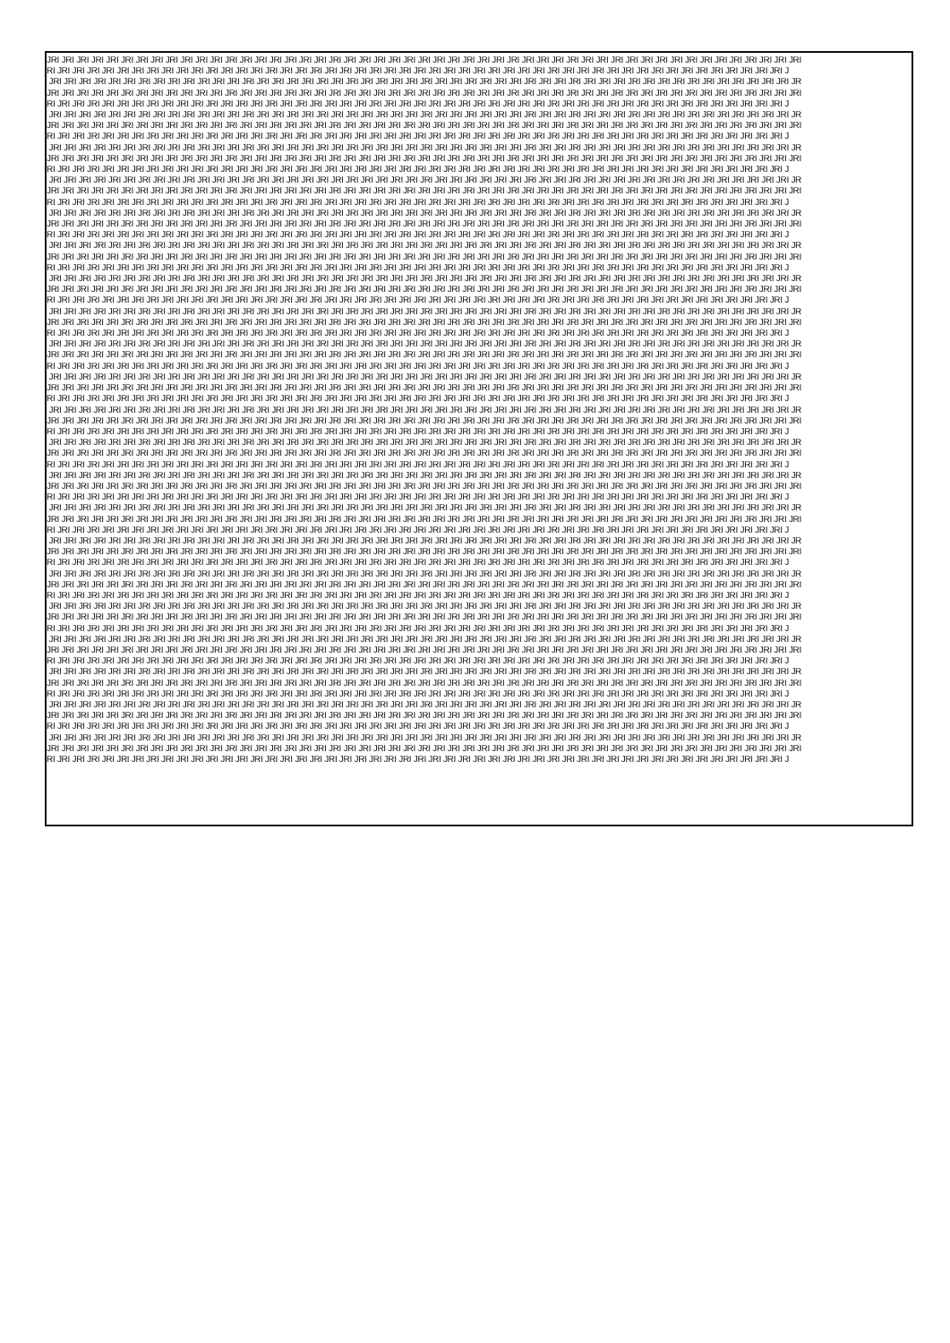JRI JRI JRI JRI JRI JRI JRI JRI JRI JRI JRI JRI JRI JRI JRI JRI JRI JRI JRI JRI JRI JRI JRI JRI JRI JRI JRI JRI JRI JRI JRI JRI JRI JRI JRI JRI JRI JRI JRI JRI JRI JRI JRI JRI JRI JRI JRI JRI JRI JRI JRI
RI JRI JRI JRI JRI JRI JRI JRI JRI JRI JRI JRI JRI JRI JRI JRI JRI JRI JRI JRI JRI JRI JRI JRI JRI JRI JRI JRI JRI JRI JRI JRI JRI JRI JRI JRI JRI JRI JRI JRI JRI JRI JRI JRI JRI JRI JRI JRI JRI JRI J
JRI JRI JRI JRI JRI JRI JRI JRI JRI JRI JRI JRI JRI JRI JRI JRI JRI JRI JRI JRI JRI JRI JRI JRI JRI JRI JRI JRI JRI JRI JRI JRI JRI JRI JRI JRI JRI JRI JRI JRI JRI JRI JRI JRI JRI JRI JRI JRI JRI JRI JR
JRI JRI JRI JRI JRI JRI JRI JRI JRI JRI JRI JRI JRI JRI JRI JRI JRI JRI JRI JRI JRI JRI JRI JRI JRI JRI JRI JRI JRI JRI JRI JRI JRI JRI JRI JRI JRI JRI JRI JRI JRI JRI JRI JRI JRI JRI JRI JRI JRI JRI JRI
RI JRI JRI JRI JRI JRI JRI JRI JRI JRI JRI JRI JRI JRI JRI JRI JRI JRI JRI JRI JRI JRI JRI JRI JRI JRI JRI JRI JRI JRI JRI JRI JRI JRI JRI JRI JRI JRI JRI JRI JRI JRI JRI JRI JRI JRI JRI JRI JRI JRI J
JRI JRI JRI JRI JRI JRI JRI JRI JRI JRI JRI JRI JRI JRI JRI JRI JRI JRI JRI JRI JRI JRI JRI JRI JRI JRI JRI JRI JRI JRI JRI JRI JRI JRI JRI JRI JRI JRI JRI JRI JRI JRI JRI JRI JRI JRI JRI JRI JRI JRI JR
JRI JRI JRI JRI JRI JRI JRI JRI JRI JRI JRI JRI JRI JRI JRI JRI JRI JRI JRI JRI JRI JRI JRI JRI JRI JRI JRI JRI JRI JRI JRI JRI JRI JRI JRI JRI JRI JRI JRI JRI JRI JRI JRI JRI JRI JRI JRI JRI JRI JRI JRI
RI JRI JRI JRI JRI JRI JRI JRI JRI JRI JRI JRI JRI JRI JRI JRI JRI JRI JRI JRI JRI JRI JRI JRI JRI JRI JRI JRI JRI JRI JRI JRI JRI JRI JRI JRI JRI JRI JRI JRI JRI JRI JRI JRI JRI JRI JRI JRI JRI JRI J
JRI JRI JRI JRI JRI JRI JRI JRI JRI JRI JRI JRI JRI JRI JRI JRI JRI JRI JRI JRI JRI JRI JRI JRI JRI JRI JRI JRI JRI JRI JRI JRI JRI JRI JRI JRI JRI JRI JRI JRI JRI JRI JRI JRI JRI JRI JRI JRI JRI JRI JR
JRI JRI JRI JRI JRI JRI JRI JRI JRI JRI JRI JRI JRI JRI JRI JRI JRI JRI JRI JRI JRI JRI JRI JRI JRI JRI JRI JRI JRI JRI JRI JRI JRI JRI JRI JRI JRI JRI JRI JRI JRI JRI JRI JRI JRI JRI JRI JRI JRI JRI JRI
RI JRI JRI JRI JRI JRI JRI JRI JRI JRI JRI JRI JRI JRI JRI JRI JRI JRI JRI JRI JRI JRI JRI JRI JRI JRI JRI JRI JRI JRI JRI JRI JRI JRI JRI JRI JRI JRI JRI JRI JRI JRI JRI JRI JRI JRI JRI JRI JRI JRI J
JRI JRI JRI JRI JRI JRI JRI JRI JRI JRI JRI JRI JRI JRI JRI JRI JRI JRI JRI JRI JRI JRI JRI JRI JRI JRI JRI JRI JRI JRI JRI JRI JRI JRI JRI JRI JRI JRI JRI JRI JRI JRI JRI JRI JRI JRI JRI JRI JRI JRI JR
JRI JRI JRI JRI JRI JRI JRI JRI JRI JRI JRI JRI JRI JRI JRI JRI JRI JRI JRI JRI JRI JRI JRI JRI JRI JRI JRI JRI JRI JRI JRI JRI JRI JRI JRI JRI JRI JRI JRI JRI JRI JRI JRI JRI JRI JRI JRI JRI JRI JRI JRI
RI JRI JRI JRI JRI JRI JRI JRI JRI JRI JRI JRI JRI JRI JRI JRI JRI JRI JRI JRI JRI JRI JRI JRI JRI JRI JRI JRI JRI JRI JRI JRI JRI JRI JRI JRI JRI JRI JRI JRI JRI JRI JRI JRI JRI JRI JRI JRI JRI JRI J
JRI JRI JRI JRI JRI JRI JRI JRI JRI JRI JRI JRI JRI JRI JRI JRI JRI JRI JRI JRI JRI JRI JRI JRI JRI JRI JRI JRI JRI JRI JRI JRI JRI JRI JRI JRI JRI JRI JRI JRI JRI JRI JRI JRI JRI JRI JRI JRI JRI JRI JR
JRI JRI JRI JRI JRI JRI JRI JRI JRI JRI JRI JRI JRI JRI JRI JRI JRI JRI JRI JRI JRI JRI JRI JRI JRI JRI JRI JRI JRI JRI JRI JRI JRI JRI JRI JRI JRI JRI JRI JRI JRI JRI JRI JRI JRI JRI JRI JRI JRI JRI JRI
RI JRI JRI JRI JRI JRI JRI JRI JRI JRI JRI JRI JRI JRI JRI JRI JRI JRI JRI JRI JRI JRI JRI JRI JRI JRI JRI JRI JRI JRI JRI JRI JRI JRI JRI JRI JRI JRI JRI JRI JRI JRI JRI JRI JRI JRI JRI JRI JRI JRI J
JRI JRI JRI JRI JRI JRI JRI JRI JRI JRI JRI JRI JRI JRI JRI JRI JRI JRI JRI JRI JRI JRI JRI JRI JRI JRI JRI JRI JRI JRI JRI JRI JRI JRI JRI JRI JRI JRI JRI JRI JRI JRI JRI JRI JRI JRI JRI JRI JRI JRI JR
JRI JRI JRI JRI JRI JRI JRI JRI JRI JRI JRI JRI JRI JRI JRI JRI JRI JRI JRI JRI JRI JRI JRI JRI JRI JRI JRI JRI JRI JRI JRI JRI JRI JRI JRI JRI JRI JRI JRI JRI JRI JRI JRI JRI JRI JRI JRI JRI JRI JRI JRI
RI JRI JRI JRI JRI JRI JRI JRI JRI JRI JRI JRI JRI JRI JRI JRI JRI JRI JRI JRI JRI JRI JRI JRI JRI JRI JRI JRI JRI JRI JRI JRI JRI JRI JRI JRI JRI JRI JRI JRI JRI JRI JRI JRI JRI JRI JRI JRI JRI JRI J
JRI JRI JRI JRI JRI JRI JRI JRI JRI JRI JRI JRI JRI JRI JRI JRI JRI JRI JRI JRI JRI JRI JRI JRI JRI JRI JRI JRI JRI JRI JRI JRI JRI JRI JRI JRI JRI JRI JRI JRI JRI JRI JRI JRI JRI JRI JRI JRI JRI JRI JR
JRI JRI JRI JRI JRI JRI JRI JRI JRI JRI JRI JRI JRI JRI JRI JRI JRI JRI JRI JRI JRI JRI JRI JRI JRI JRI JRI JRI JRI JRI JRI JRI JRI JRI JRI JRI JRI JRI JRI JRI JRI JRI JRI JRI JRI JRI JRI JRI JRI JRI JRI
RI JRI JRI JRI JRI JRI JRI JRI JRI JRI JRI JRI JRI JRI JRI JRI JRI JRI JRI JRI JRI JRI JRI JRI JRI JRI JRI JRI JRI JRI JRI JRI JRI JRI JRI JRI JRI JRI JRI JRI JRI JRI JRI JRI JRI JRI JRI JRI JRI JRI J
JRI JRI JRI JRI JRI JRI JRI JRI JRI JRI JRI JRI JRI JRI JRI JRI JRI JRI JRI JRI JRI JRI JRI JRI JRI JRI JRI JRI JRI JRI JRI JRI JRI JRI JRI JRI JRI JRI JRI JRI JRI JRI JRI JRI JRI JRI JRI JRI JRI JRI JR
JRI JRI JRI JRI JRI JRI JRI JRI JRI JRI JRI JRI JRI JRI JRI JRI JRI JRI JRI JRI JRI JRI JRI JRI JRI JRI JRI JRI JRI JRI JRI JRI JRI JRI JRI JRI JRI JRI JRI JRI JRI JRI JRI JRI JRI JRI JRI JRI JRI JRI JRI
RI JRI JRI JRI JRI JRI JRI JRI JRI JRI JRI JRI JRI JRI JRI JRI JRI JRI JRI JRI JRI JRI JRI JRI JRI JRI JRI JRI JRI JRI JRI JRI JRI JRI JRI JRI JRI JRI JRI JRI JRI JRI JRI JRI JRI JRI JRI JRI JRI JRI J
JRI JRI JRI JRI JRI JRI JRI JRI JRI JRI JRI JRI JRI JRI JRI JRI JRI JRI JRI JRI JRI JRI JRI JRI JRI JRI JRI JRI JRI JRI JRI JRI JRI JRI JRI JRI JRI JRI JRI JRI JRI JRI JRI JRI JRI JRI JRI JRI JRI JRI JR
JRI JRI JRI JRI JRI JRI JRI JRI JRI JRI JRI JRI JRI JRI JRI JRI JRI JRI JRI JRI JRI JRI JRI JRI JRI JRI JRI JRI JRI JRI JRI JRI JRI JRI JRI JRI JRI JRI JRI JRI JRI JRI JRI JRI JRI JRI JRI JRI JRI JRI JRI
RI JRI JRI JRI JRI JRI JRI JRI JRI JRI JRI JRI JRI JRI JRI JRI JRI JRI JRI JRI JRI JRI JRI JRI JRI JRI JRI JRI JRI JRI JRI JRI JRI JRI JRI JRI JRI JRI JRI JRI JRI JRI JRI JRI JRI JRI JRI JRI JRI JRI J
JRI JRI JRI JRI JRI JRI JRI JRI JRI JRI JRI JRI JRI JRI JRI JRI JRI JRI JRI JRI JRI JRI JRI JRI JRI JRI JRI JRI JRI JRI JRI JRI JRI JRI JRI JRI JRI JRI JRI JRI JRI JRI JRI JRI JRI JRI JRI JRI JRI JRI JR
JRI JRI JRI JRI JRI JRI JRI JRI JRI JRI JRI JRI JRI JRI JRI JRI JRI JRI JRI JRI JRI JRI JRI JRI JRI JRI JRI JRI JRI JRI JRI JRI JRI JRI JRI JRI JRI JRI JRI JRI JRI JRI JRI JRI JRI JRI JRI JRI JRI JRI JRI
RI JRI JRI JRI JRI JRI JRI JRI JRI JRI JRI JRI JRI JRI JRI JRI JRI JRI JRI JRI JRI JRI JRI JRI JRI JRI JRI JRI JRI JRI JRI JRI JRI JRI JRI JRI JRI JRI JRI JRI JRI JRI JRI JRI JRI JRI JRI JRI JRI JRI J
JRI JRI JRI JRI JRI JRI JRI JRI JRI JRI JRI JRI JRI JRI JRI JRI JRI JRI JRI JRI JRI JRI JRI JRI JRI JRI JRI JRI JRI JRI JRI JRI JRI JRI JRI JRI JRI JRI JRI JRI JRI JRI JRI JRI JRI JRI JRI JRI JRI JRI JR
JRI JRI JRI JRI JRI JRI JRI JRI JRI JRI JRI JRI JRI JRI JRI JRI JRI JRI JRI JRI JRI JRI JRI JRI JRI JRI JRI JRI JRI JRI JRI JRI JRI JRI JRI JRI JRI JRI JRI JRI JRI JRI JRI JRI JRI JRI JRI JRI JRI JRI JRI
RI JRI JRI JRI JRI JRI JRI JRI JRI JRI JRI JRI JRI JRI JRI JRI JRI JRI JRI JRI JRI JRI JRI JRI JRI JRI JRI JRI JRI JRI JRI JRI JRI JRI JRI JRI JRI JRI JRI JRI JRI JRI JRI JRI JRI JRI JRI JRI JRI JRI J
JRI JRI JRI JRI JRI JRI JRI JRI JRI JRI JRI JRI JRI JRI JRI JRI JRI JRI JRI JRI JRI JRI JRI JRI JRI JRI JRI JRI JRI JRI JRI JRI JRI JRI JRI JRI JRI JRI JRI JRI JRI JRI JRI JRI JRI JRI JRI JRI JRI JRI JR
JRI JRI JRI JRI JRI JRI JRI JRI JRI JRI JRI JRI JRI JRI JRI JRI JRI JRI JRI JRI JRI JRI JRI JRI JRI JRI JRI JRI JRI JRI JRI JRI JRI JRI JRI JRI JRI JRI JRI JRI JRI JRI JRI JRI JRI JRI JRI JRI JRI JRI JRI
RI JRI JRI JRI JRI JRI JRI JRI JRI JRI JRI JRI JRI JRI JRI JRI JRI JRI JRI JRI JRI JRI JRI JRI JRI JRI JRI JRI JRI JRI JRI JRI JRI JRI JRI JRI JRI JRI JRI JRI JRI JRI JRI JRI JRI JRI JRI JRI JRI JRI J
JRI JRI JRI JRI JRI JRI JRI JRI JRI JRI JRI JRI JRI JRI JRI JRI JRI JRI JRI JRI JRI JRI JRI JRI JRI JRI JRI JRI JRI JRI JRI JRI JRI JRI JRI JRI JRI JRI JRI JRI JRI JRI JRI JRI JRI JRI JRI JRI JRI JRI JR
JRI JRI JRI JRI JRI JRI JRI JRI JRI JRI JRI JRI JRI JRI JRI JRI JRI JRI JRI JRI JRI JRI JRI JRI JRI JRI JRI JRI JRI JRI JRI JRI JRI JRI JRI JRI JRI JRI JRI JRI JRI JRI JRI JRI JRI JRI JRI JRI JRI JRI JRI
RI JRI JRI JRI JRI JRI JRI JRI JRI JRI JRI JRI JRI JRI JRI JRI JRI JRI JRI JRI JRI JRI JRI JRI JRI JRI JRI JRI JRI JRI JRI JRI JRI JRI JRI JRI JRI JRI JRI JRI JRI JRI JRI JRI JRI JRI JRI JRI JRI JRI J
JRI JRI JRI JRI JRI JRI JRI JRI JRI JRI JRI JRI JRI JRI JRI JRI JRI JRI JRI JRI JRI JRI JRI JRI JRI JRI JRI JRI JRI JRI JRI JRI JRI JRI JRI JRI JRI JRI JRI JRI JRI JRI JRI JRI JRI JRI JRI JRI JRI JRI JR
JRI JRI JRI JRI JRI JRI JRI JRI JRI JRI JRI JRI JRI JRI JRI JRI JRI JRI JRI JRI JRI JRI JRI JRI JRI JRI JRI JRI JRI JRI JRI JRI JRI JRI JRI JRI JRI JRI JRI JRI JRI JRI JRI JRI JRI JRI JRI JRI JRI JRI JRI
RI JRI JRI JRI JRI JRI JRI JRI JRI JRI JRI JRI JRI JRI JRI JRI JRI JRI JRI JRI JRI JRI JRI JRI JRI JRI JRI JRI JRI JRI JRI JRI JRI JRI JRI JRI JRI JRI JRI JRI JRI JRI JRI JRI JRI JRI JRI JRI JRI JRI J
JRI JRI JRI JRI JRI JRI JRI JRI JRI JRI JRI JRI JRI JRI JRI JRI JRI JRI JRI JRI JRI JRI JRI JRI JRI JRI JRI JRI JRI JRI JRI JRI JRI JRI JRI JRI JRI JRI JRI JRI JRI JRI JRI JRI JRI JRI JRI JRI JRI JRI JR
JRI JRI JRI JRI JRI JRI JRI JRI JRI JRI JRI JRI JRI JRI JRI JRI JRI JRI JRI JRI JRI JRI JRI JRI JRI JRI JRI JRI JRI JRI JRI JRI JRI JRI JRI JRI JRI JRI JRI JRI JRI JRI JRI JRI JRI JRI JRI JRI JRI JRI JRI
RI JRI JRI JRI JRI JRI JRI JRI JRI JRI JRI JRI JRI JRI JRI JRI JRI JRI JRI JRI JRI JRI JRI JRI JRI JRI JRI JRI JRI JRI JRI JRI JRI JRI JRI JRI JRI JRI JRI JRI JRI JRI JRI JRI JRI JRI JRI JRI JRI JRI J
JRI JRI JRI JRI JRI JRI JRI JRI JRI JRI JRI JRI JRI JRI JRI JRI JRI JRI JRI JRI JRI JRI JRI JRI JRI JRI JRI JRI JRI JRI JRI JRI JRI JRI JRI JRI JRI JRI JRI JRI JRI JRI JRI JRI JRI JRI JRI JRI JRI JRI JR
JRI JRI JRI JRI JRI JRI JRI JRI JRI JRI JRI JRI JRI JRI JRI JRI JRI JRI JRI JRI JRI JRI JRI JRI JRI JRI JRI JRI JRI JRI JRI JRI JRI JRI JRI JRI JRI JRI JRI JRI JRI JRI JRI JRI JRI JRI JRI JRI JRI JRI JRI
RI JRI JRI JRI JRI JRI JRI JRI JRI JRI JRI JRI JRI JRI JRI JRI JRI JRI JRI JRI JRI JRI JRI JRI JRI JRI JRI JRI JRI JRI JRI JRI JRI JRI JRI JRI JRI JRI JRI JRI JRI JRI JRI JRI JRI JRI JRI JRI JRI JRI J
JRI JRI JRI JRI JRI JRI JRI JRI JRI JRI JRI JRI JRI JRI JRI JRI JRI JRI JRI JRI JRI JRI JRI JRI JRI JRI JRI JRI JRI JRI JRI JRI JRI JRI JRI JRI JRI JRI JRI JRI JRI JRI JRI JRI JRI JRI JRI JRI JRI JRI JR
JRI JRI JRI JRI JRI JRI JRI JRI JRI JRI JRI JRI JRI JRI JRI JRI JRI JRI JRI JRI JRI JRI JRI JRI JRI JRI JRI JRI JRI JRI JRI JRI JRI JRI JRI JRI JRI JRI JRI JRI JRI JRI JRI JRI JRI JRI JRI JRI JRI JRI JRI
RI JRI JRI JRI JRI JRI JRI JRI JRI JRI JRI JRI JRI JRI JRI JRI JRI JRI JRI JRI JRI JRI JRI JRI JRI JRI JRI JRI JRI JRI JRI JRI JRI JRI JRI JRI JRI JRI JRI JRI JRI JRI JRI JRI JRI JRI JRI JRI JRI JRI J
JRI JRI JRI JRI JRI JRI JRI JRI JRI JRI JRI JRI JRI JRI JRI JRI JRI JRI JRI JRI JRI JRI JRI JRI JRI JRI JRI JRI JRI JRI JRI JRI JRI JRI JRI JRI JRI JRI JRI JRI JRI JRI JRI JRI JRI JRI JRI JRI JRI JRI JR
JRI JRI JRI JRI JRI JRI JRI JRI JRI JRI JRI JRI JRI JRI JRI JRI JRI JRI JRI JRI JRI JRI JRI JRI JRI JRI JRI JRI JRI JRI JRI JRI JRI JRI JRI JRI JRI JRI JRI JRI JRI JRI JRI JRI JRI JRI JRI JRI JRI JRI JRI
RI JRI JRI JRI JRI JRI JRI JRI JRI JRI JRI JRI JRI JRI JRI JRI JRI JRI JRI JRI JRI JRI JRI JRI JRI JRI JRI JRI JRI JRI JRI JRI JRI JRI JRI JRI JRI JRI JRI JRI JRI JRI JRI JRI JRI JRI JRI JRI JRI JRI J
JRI JRI JRI JRI JRI JRI JRI JRI JRI JRI JRI JRI JRI JRI JRI JRI JRI JRI JRI JRI JRI JRI JRI JRI JRI JRI JRI JRI JRI JRI JRI JRI JRI JRI JRI JRI JRI JRI JRI JRI JRI JRI JRI JRI JRI JRI JRI JRI JRI JRI JR
JRI JRI JRI JRI JRI JRI JRI JRI JRI JRI JRI JRI JRI JRI JRI JRI JRI JRI JRI JRI JRI JRI JRI JRI JRI JRI JRI JRI JRI JRI JRI JRI JRI JRI JRI JRI JRI JRI JRI JRI JRI JRI JRI JRI JRI JRI JRI JRI JRI JRI JRI
RI JRI JRI JRI JRI JRI JRI JRI JRI JRI JRI JRI JRI JRI JRI JRI JRI JRI JRI JRI JRI JRI JRI JRI JRI JRI JRI JRI JRI JRI JRI JRI JRI JRI JRI JRI JRI JRI JRI JRI JRI JRI JRI JRI JRI JRI JRI JRI JRI JRI J
JRI JRI JRI JRI JRI JRI JRI JRI JRI JRI JRI JRI JRI JRI JRI JRI JRI JRI JRI JRI JRI JRI JRI JRI JRI JRI JRI JRI JRI JRI JRI JRI JRI JRI JRI JRI JRI JRI JRI JRI JRI JRI JRI JRI JRI JRI JRI JRI JRI JRI JR
JRI JRI JRI JRI JRI JRI JRI JRI JRI JRI JRI JRI JRI JRI JRI JRI JRI JRI JRI JRI JRI JRI JRI JRI JRI JRI JRI JRI JRI JRI JRI JRI JRI JRI JRI JRI JRI JRI JRI JRI JRI JRI JRI JRI JRI JRI JRI JRI JRI JRI JRI
RI JRI JRI JRI JRI JRI JRI JRI JRI JRI JRI JRI JRI JRI JRI JRI JRI JRI JRI JRI JRI JRI JRI JRI JRI JRI JRI JRI JRI JRI JRI JRI JRI JRI JRI JRI JRI JRI JRI JRI JRI JRI JRI JRI JRI JRI JRI JRI JRI JRI J
JRI JRI JRI JRI JRI JRI JRI JRI JRI JRI JRI JRI JRI JRI JRI JRI JRI JRI JRI JRI JRI JRI JRI JRI JRI JRI JRI JRI JRI JRI JRI JRI JRI JRI JRI JRI JRI JRI JRI JRI JRI JRI JRI JRI JRI JRI JRI JRI JRI JRI JR
JRI JRI JRI JRI JRI JRI JRI JRI JRI JRI JRI JRI JRI JRI JRI JRI JRI JRI JRI JRI JRI JRI JRI JRI JRI JRI JRI JRI JRI JRI JRI JRI JRI JRI JRI JRI JRI JRI JRI JRI JRI JRI JRI JRI JRI JRI JRI JRI JRI JRI JRI
RI JRI JRI JRI JRI JRI JRI JRI JRI JRI JRI JRI JRI JRI JRI JRI JRI JRI JRI JRI JRI JRI JRI JRI JRI JRI JRI JRI JRI JRI JRI JRI JRI JRI JRI JRI JRI JRI JRI JRI JRI JRI JRI JRI JRI JRI JRI JRI JRI JRI J